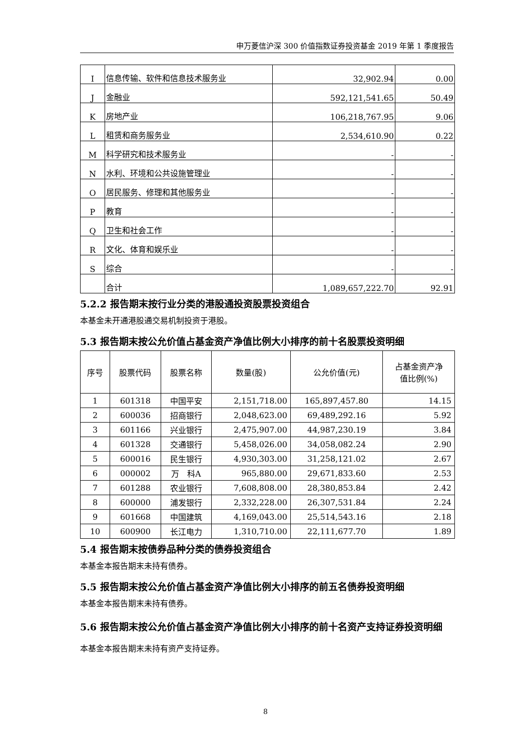申万菱信沪深 300 价值指数证券投资基金 2019 年第 1 季度报告
| I | 信息传输、软件和信息技术服务业 | 32,902.94 | 0.00 |
| J | 金融业 | 592,121,541.65 | 50.49 |
| K | 房地产业 | 106,218,767.95 | 9.06 |
| L | 租赁和商务服务业 | 2,534,610.90 | 0.22 |
| M | 科学研究和技术服务业 | - | - |
| N | 水利、环境和公共设施管理业 | - | - |
| O | 居民服务、修理和其他服务业 | - | - |
| P | 教育 | - | - |
| Q | 卫生和社会工作 | - | - |
| R | 文化、体育和娱乐业 | - | - |
| S | 综合 | - | - |
| | 合计 | 1,089,657,222.70 | 92.91 |
5.2.2 报告期末按行业分类的港股通投资股票投资组合
本基金未开通港股通交易机制投资于港股。
5.3 报告期末按公允价值占基金资产净值比例大小排序的前十名股票投资明细
| 序号 | 股票代码 | 股票名称 | 数量(股) | 公允价值(元) | 占基金资产净 值比例(%) |
| --- | --- | --- | --- | --- | --- |
| 1 | 601318 | 中国平安 | 2,151,718.00 | 165,897,457.80 | 14.15 |
| 2 | 600036 | 招商银行 | 2,048,623.00 | 69,489,292.16 | 5.92 |
| 3 | 601166 | 兴业银行 | 2,475,907.00 | 44,987,230.19 | 3.84 |
| 4 | 601328 | 交通银行 | 5,458,026.00 | 34,058,082.24 | 2.90 |
| 5 | 600016 | 民生银行 | 4,930,303.00 | 31,258,121.02 | 2.67 |
| 6 | 000002 | 万 科A | 965,880.00 | 29,671,833.60 | 2.53 |
| 7 | 601288 | 农业银行 | 7,608,808.00 | 28,380,853.84 | 2.42 |
| 8 | 600000 | 浦发银行 | 2,332,228.00 | 26,307,531.84 | 2.24 |
| 9 | 601668 | 中国建筑 | 4,169,043.00 | 25,514,543.16 | 2.18 |
| 10 | 600900 | 长江电力 | 1,310,710.00 | 22,111,677.70 | 1.89 |
5.4 报告期末按债券品种分类的债券投资组合
本基金本报告期末未持有债券。
5.5 报告期末按公允价值占基金资产净值比例大小排序的前五名债券投资明细
本基金本报告期末未持有债券。
5.6 报告期末按公允价值占基金资产净值比例大小排序的前十名资产支持证券投资明细
本基金本报告期末未持有资产支持证券。
8